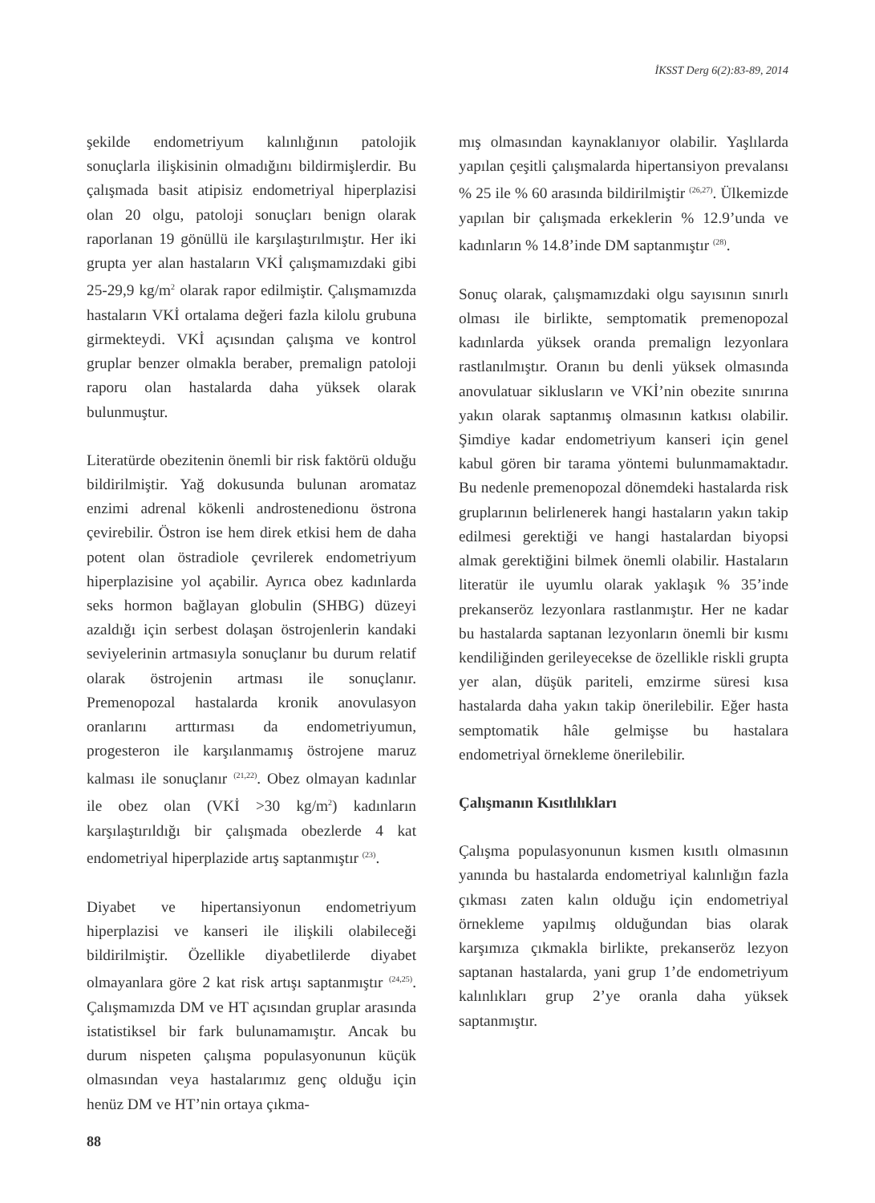İKSST Derg 6(2):83-89, 2014
şekilde endometriyum kalınlığının patolojik sonuçlarla ilişkisinin olmadığını bildirmişlerdir. Bu çalışmada basit atipisiz endometriyal hiperplazisi olan 20 olgu, patoloji sonuçları benign olarak raporlanan 19 gönüllü ile karşılaştırılmıştır. Her iki grupta yer alan hastaların VKİ çalışmamızdaki gibi 25-29,9 kg/m<sup>2</sup> olarak rapor edilmiştir. Çalışmamızda hastaların VKİ ortalama değeri fazla kilolu grubuna girmekteydi. VKİ açısından çalışma ve kontrol gruplar benzer olmakla beraber, premalign patoloji raporu olan hastalarda daha yüksek olarak bulunmuştur.
Literatürde obezitenin önemli bir risk faktörü olduğu bildirilmiştir. Yağ dokusunda bulunan aromataz enzimi adrenal kökenli androstenedionu östrona çevirebilir. Östron ise hem direk etkisi hem de daha potent olan östradiole çevrilerek endometriyum hiperplazisine yol açabilir. Ayrıca obez kadınlarda seks hormon bağlayan globulin (SHBG) düzeyi azaldığı için serbest dolaşan östrojenlerin kandaki seviyelerinin artmasıyla sonuçlanır bu durum relatif olarak östrojenin artması ile sonuçlanır. Premenopozal hastalarda kronik anovulasyon oranlarını arttırması da endometriyumun, progesteron ile karşılanmamış östrojene maruz kalması ile sonuçlanır <sup>(21,22)</sup>. Obez olmayan kadınlar ile obez olan (VKİ >30 kg/m<sup>2</sup>) kadınların karşılaştırıldığı bir çalışmada obezlerde 4 kat endometriyal hiperplazide artış saptanmıştır <sup>(23)</sup>.
Diyabet ve hipertansiyonun endometriyum hiperplazisi ve kanseri ile ilişkili olabileceği bildirilmiştir. Özellikle diyabetlilerde diyabet olmayanlara göre 2 kat risk artışı saptanmıştır <sup>(24,25)</sup>. Çalışmamızda DM ve HT açısından gruplar arasında istatistiksel bir fark bulunamamıştır. Ancak bu durum nispeten çalışma populasyonunun küçük olmasından veya hastalarımız genç olduğu için henüz DM ve HT’nin ortaya çıkma-
mış olmasından kaynaklanıyor olabilir. Yaşlılarda yapılan çeşitli çalışmalarda hipertansiyon prevalansı % 25 ile % 60 arasında bildirilmiştir <sup>(26,27)</sup>. Ülkemizde yapılan bir çalışmada erkeklerin % 12.9’unda ve kadınların % 14.8’inde DM saptanmıştır <sup>(28)</sup>.
Sonuç olarak, çalışmamızdaki olgu sayısının sınırlı olması ile birlikte, semptomatik premenopozal kadınlarda yüksek oranda premalign lezyonlara rastlanılmıştır. Oranın bu denli yüksek olmasında anovulatuar siklusların ve VKİ’nin obezite sınırına yakın olarak saptanmış olmasının katkısı olabilir. Şimdiye kadar endometriyum kanseri için genel kabul gören bir tarama yöntemi bulunmamaktadır. Bu nedenle premenopozal dönemdeki hastalarda risk gruplarının belirlenerek hangi hastaların yakın takip edilmesi gerektiği ve hangi hastalardan biyopsi almak gerektiğini bilmek önemli olabilir. Hastaların literatür ile uyumlu olarak yaklaşık % 35’inde prekanseröz lezyonlara rastlanmıştır. Her ne kadar bu hastalarda saptanan lezyonların önemli bir kısmı kendiliğinden gerileyecekse de özellikle riskli grupta yer alan, düşük pariteli, emzirme süresi kısa hastalarda daha yakın takip önerilebilir. Eğer hasta semptomatik hâle gelmişse bu hastalara endometriyal örnekleme önerilebilir.
Çalışmanın Kısıtlılıkları
Çalışma populasyonunun kısmen kısıtlı olmasının yanında bu hastalarda endometriyal kalınlığın fazla çıkması zaten kalın olduğu için endometriyal örnekleme yapılmış olduğundan bias olarak karşımıza çıkmakla birlikte, prekanseröz lezyon saptanan hastalarda, yani grup 1’de endometriyum kalınlıkları grup 2’ye oranla daha yüksek saptanmıştır.
88